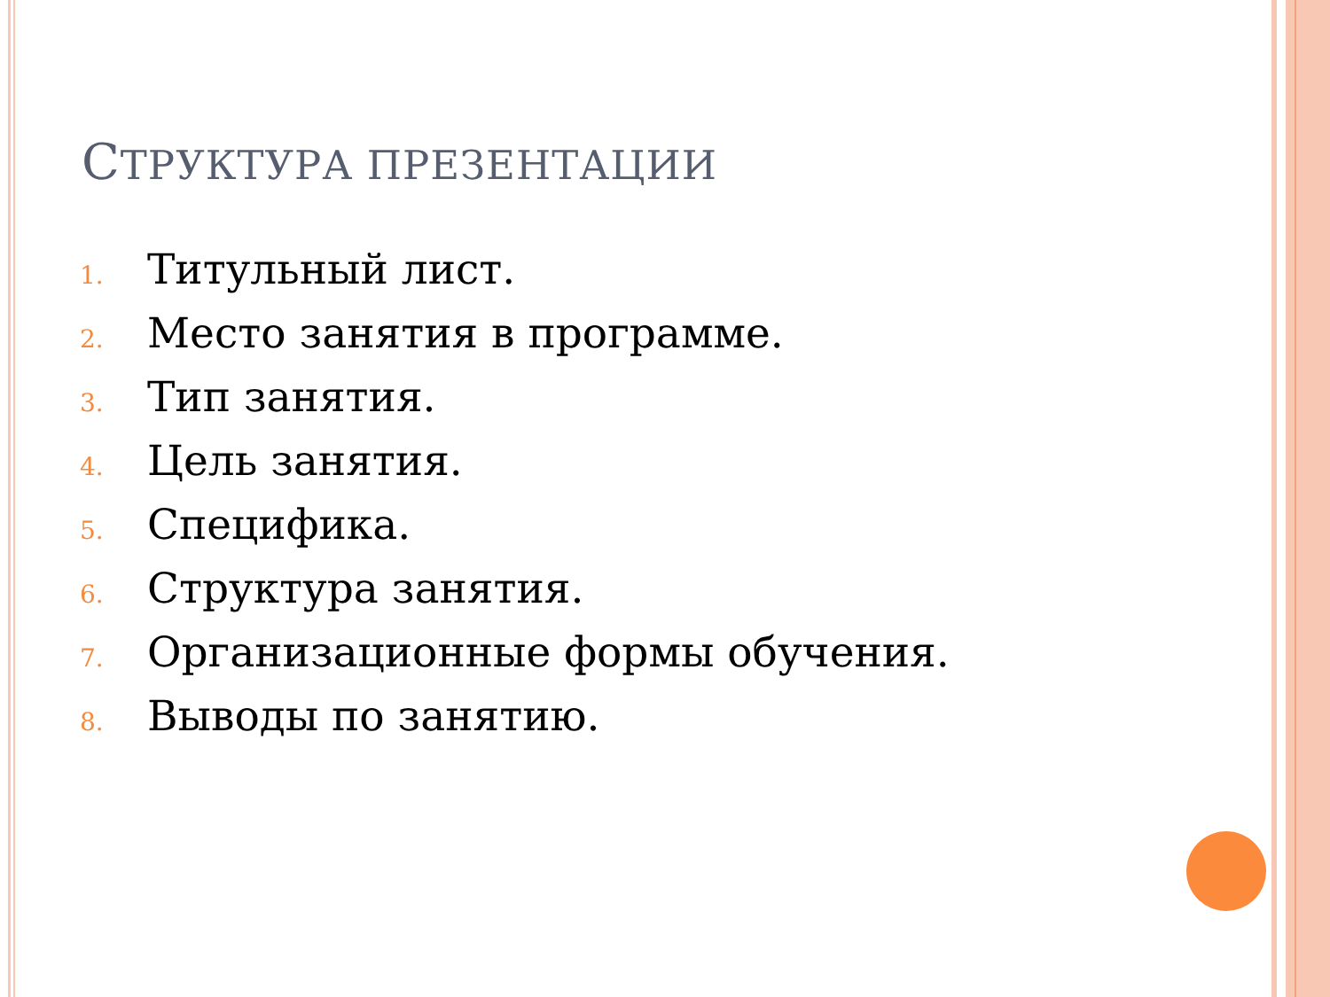СТРУКТУРА ПРЕЗЕНТАЦИИ
1. Титульный лист.
2. Место занятия в программе.
3. Тип занятия.
4. Цель занятия.
5. Специфика.
6. Структура занятия.
7. Организационные формы обучения.
8. Выводы по занятию.